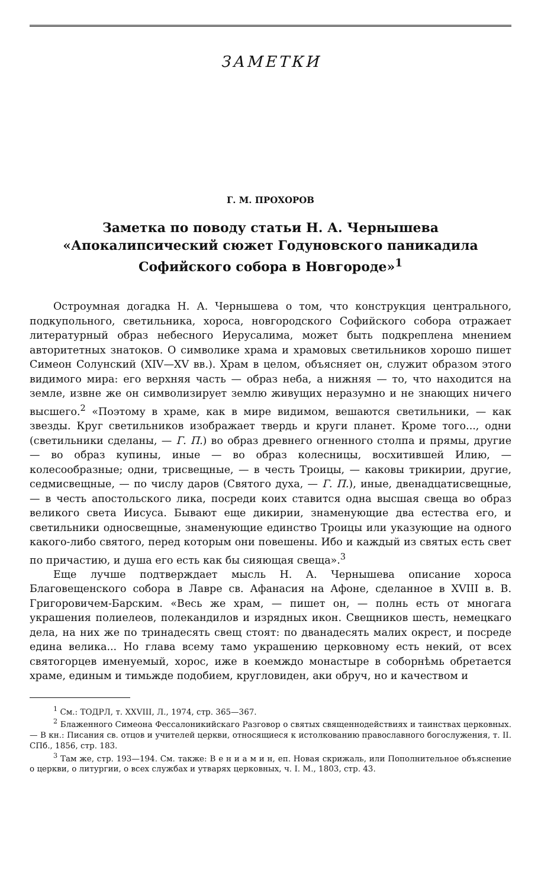ЗАМЕТКИ
Г. М. ПРОХОРОВ
Заметка по поводу статьи Н. А. Чернышева «Апокалипсический сюжет Годуновского паникадила Софийского собора в Новгороде»<sup>1</sup>
Остроумная догадка Н. А. Чернышева о том, что конструкция центрального, подкупольного, светильника, хороса, новгородского Софийского собора отражает литературный образ небесного Иерусалима, может быть подкреплена мнением авторитетных знатоков. О символике храма и храмовых светильников хорошо пишет Симеон Солунский (XIV—XV вв.). Храм в целом, объясняет он, служит образом этого видимого мира: его верхняя часть — образ неба, а нижняя — то, что находится на земле, извне же он символизирует землю живущих неразумно и не знающих ничего высшего.<sup>2</sup> «Поэтому в храме, как в мире видимом, вешаются светильники, — как звезды. Круг светильников изображает твердь и круги планет. Кроме того..., одни (светильники сделаны, — Г. П.) во образ древнего огненного столпа и прямы, другие — во образ купины, иные — во образ колесницы, восхитившей Илию, — колесообразные; одни, трисвещные, — в честь Троицы, — каковы трикирии, другие, седмисвещные, — по числу даров (Святого духа, — Г. П.), иные, двенадцатисвещные, — в честь апостольского лика, посреди коих ставится одна высшая свеща во образ великого света Иисуса. Бывают еще дикирии, знаменующие два естества его, и светильники односвещные, знаменующие единство Троицы или указующие на одного какого-либо святого, перед которым они повешены. Ибо и каждый из святых есть свет по причастию, и душа его есть как бы сияющая свеща».<sup>3</sup>
Еще лучше подтверждает мысль Н. А. Чернышева описание хороса Благовещенского собора в Лавре св. Афанасия на Афоне, сделанное в XVIII в. В. Григоровичем-Барским. «Весь же храм, — пишет он, — полнь есть от многага украшения полиелеов, полекандилов и изрядных икон. Свещников шесть, немецкаго дела, на них же по тринадесять свещ стоят: по дванадесять малих окрест, и посреде едина велика... Но глава всему тамо украшению церковному есть некий, от всех святогорцев именуемый, хорос, иже в коемждо монастыре в соборнѣмь обретается храме, единым и тимьжде подобием, кругловиден, аки обруч, но и качеством и
<sup>1</sup> См.: ТОДРЛ, т. XXVIII, Л., 1974, стр. 365—367.
<sup>2</sup> Блаженного Симеона Фессалоникийскаго Разговор о святых священнодействиях и таинствах церковных. — В кн.: Писания св. отцов и учителей церкви, относящиеся к истолкованию православного богослужения, т. II. СПб., 1856, стр. 183.
<sup>3</sup> Там же, стр. 193—194. См. также: В е н и а м и н, еп. Новая скрижаль, или Пополнительное объяснение о церкви, о литургии, о всех службах и утварях церковных, ч. I. М., 1803, стр. 43.